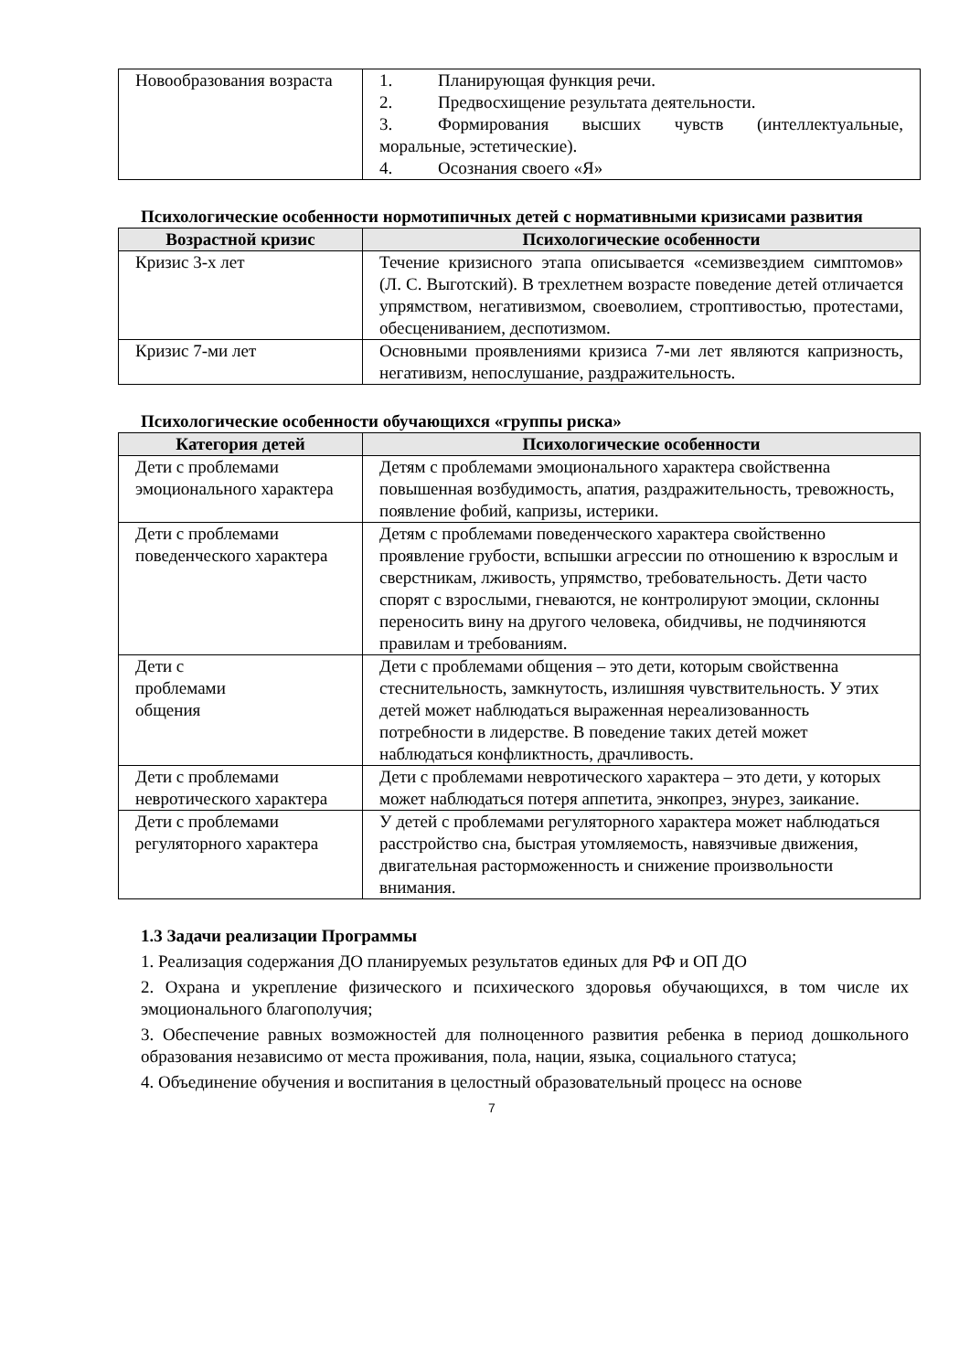| Новообразования возраста | 1. Планирующая функция речи. 2. Предвосхищение результата деятельности. 3. Формирования высших чувств (интеллектуальные, моральные, эстетические). 4. Осознания своего «Я» |
Психологические особенности нормотипичных детей с нормативными кризисами развития
| Возрастной кризис | Психологические особенности |
| --- | --- |
| Кризис 3-х лет | Течение кризисного этапа описывается «семизвездием симптомов» (Л. С. Выготский). В трехлетнем возрасте поведение детей отличается упрямством, негативизмом, своеволием, строптивостью, протестами, обесцениванием, деспотизмом. |
| Кризис 7-ми лет | Основными проявлениями кризиса 7-ми лет являются капризность, негативизм, непослушание, раздражительность. |
Психологические особенности обучающихся «группы риска»
| Категория детей | Психологические особенности |
| --- | --- |
| Дети с проблемами эмоционального характера | Детям с проблемами эмоционального характера свойственна повышенная возбудимость, апатия, раздражительность, тревожность, появление фобий, капризы, истерики. |
| Дети с проблемами поведенческого характера | Детям с проблемами поведенческого характера свойственно проявление грубости, вспышки агрессии по отношению к взрослым и сверстникам, лживость, упрямство, требовательность. Дети часто спорят с взрослыми, гневаются, не контролируют эмоции, склонны переносить вину на другого человека, обидчивы, не подчиняются правилам и требованиям. |
| Дети с проблемами общения | Дети с проблемами общения – это дети, которым свойственна стеснительность, замкнутость, излишняя чувствительность. У этих детей может наблюдаться выраженная нереализованность потребности в лидерстве. В поведение таких детей может наблюдаться конфликтность, драчливость. |
| Дети с проблемами невротического характера | Дети с проблемами невротического характера – это дети, у которых может наблюдаться потеря аппетита, энкопрез, энурез, заикание. |
| Дети с проблемами регуляторного характера | У детей с проблемами регуляторного характера может наблюдаться расстройство сна, быстрая утомляемость, навязчивые движения, двигательная расторможенность и снижение произвольности внимания. |
1.3 Задачи реализации Программы
1. Реализация содержания ДО планируемых результатов единых для РФ и ОП ДО
2. Охрана и укрепление физического и психического здоровья обучающихся, в том числе их эмоционального благополучия;
3. Обеспечение равных возможностей для полноценного развития ребенка в период дошкольного образования независимо от места проживания, пола, нации, языка, социального статуса;
4. Объединение обучения и воспитания в целостный образовательный процесс на основе
7